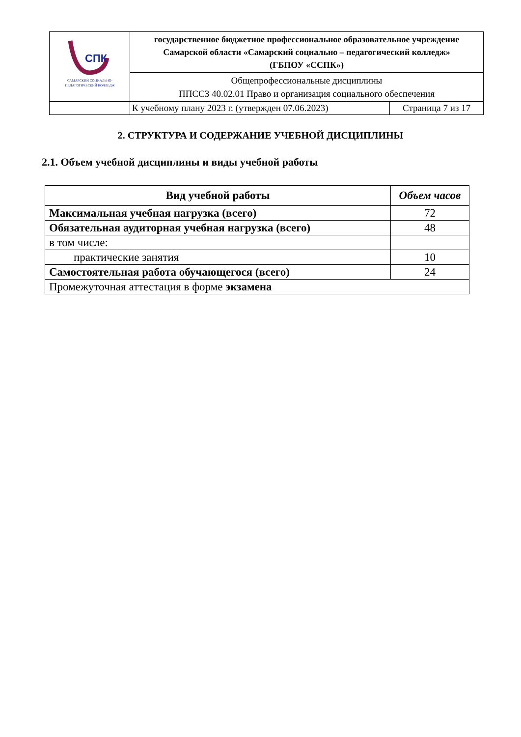| СПК САМАРСКИЙ СОЦИАЛЬНО- ПЕДАГОГИЧЕСКИЙ КОЛЛЕДЖ | государственное бюджетное профессиональное образовательное учреждение Самарской области «Самарский социально – педагогический колледж» (ГБПОУ «ССПК») | |
| | Общепрофессиональные дисциплины ППССЗ 40.02.01 Право и организация социального обеспечения | |
| | К учебному плану 2023 г. (утвержден 07.06.2023) | Страница 7 из 17 |
2. СТРУКТУРА И СОДЕРЖАНИЕ УЧЕБНОЙ ДИСЦИПЛИНЫ
2.1. Объем учебной дисциплины и виды учебной работы
| Вид учебной работы | Объем часов |
| --- | --- |
| Максимальная учебная нагрузка (всего) | 72 |
| Обязательная аудиторная учебная нагрузка (всего) | 48 |
| в том числе: | |
| практические занятия | 10 |
| Самостоятельная работа обучающегося (всего) | 24 |
| Промежуточная аттестация в форме экзамена | |